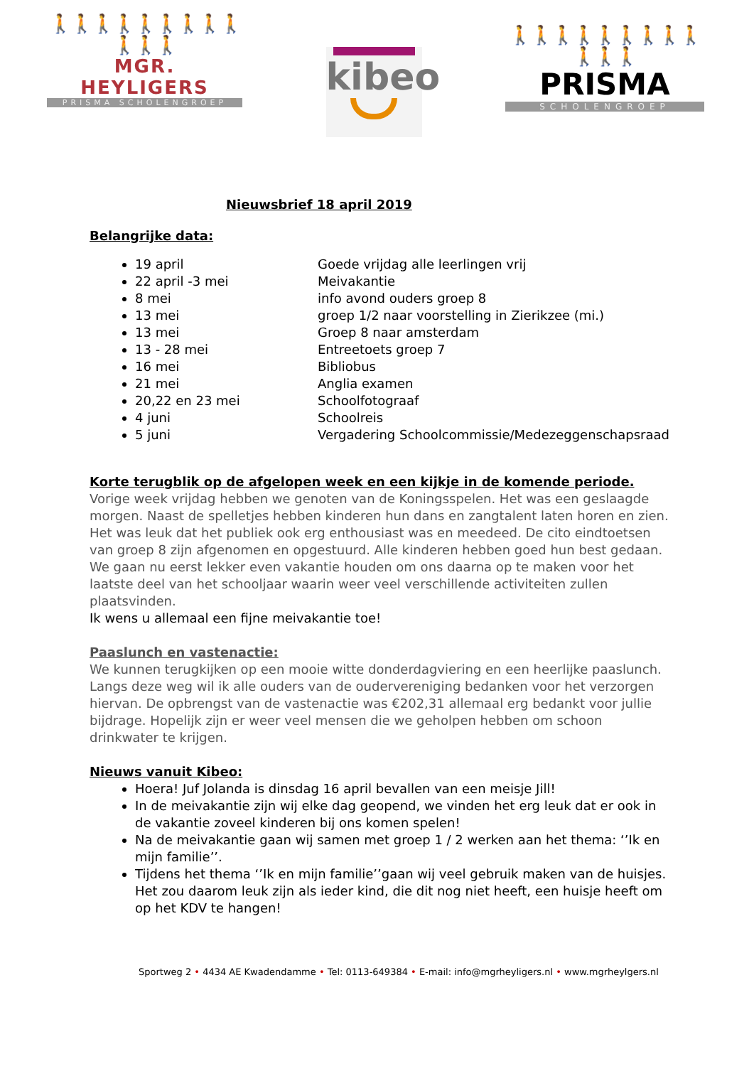🚶🚶🚶🚶🚶🚶🚶🚶🚶🚶🚶🚶
MGR. HEYLIGERS
PRISMA SCHOLENGROEP
kibeo
🚶🚶🚶🚶🚶🚶🚶🚶🚶🚶🚶🚶
PRISMA
SCHOLENGROEP
Nieuwsbrief 18 april 2019
Belangrijke data:
19 april Goede vrijdag alle leerlingen vrij
22 april -3 mei Meivakantie
8 mei info avond ouders groep 8
13 mei groep 1/2 naar voorstelling in Zierikzee (mi.)
13 mei Groep 8 naar amsterdam
13 - 28 mei Entreetoets groep 7
16 mei Bibliobus
21 mei Anglia examen
20,22 en 23 mei Schoolfotograaf
4 juni Schoolreis
5 juni Vergadering Schoolcommissie/Medezeggenschapsraad
Korte terugblik op de afgelopen week en een kijkje in de komende periode.
Vorige week vrijdag hebben we genoten van de Koningsspelen. Het was een geslaagde morgen. Naast de spelletjes hebben kinderen hun dans en zangtalent laten horen en zien. Het was leuk dat het publiek ook erg enthousiast was en meedeed. De cito eindtoetsen van groep 8 zijn afgenomen en opgestuurd. Alle kinderen hebben goed hun best gedaan. We gaan nu eerst lekker even vakantie houden om ons daarna op te maken voor het laatste deel van het schooljaar waarin weer veel verschillende activiteiten zullen plaatsvinden.
Ik wens u allemaal een fijne meivakantie toe!
Paaslunch en vastenactie:
We kunnen terugkijken op een mooie witte donderdagviering en een heerlijke paaslunch. Langs deze weg wil ik alle ouders van de oudervereniging bedanken voor het verzorgen hiervan. De opbrengst van de vastenactie was €202,31 allemaal erg bedankt voor jullie bijdrage. Hopelijk zijn er weer veel mensen die we geholpen hebben om schoon drinkwater te krijgen.
Nieuws vanuit Kibeo:
Hoera! Juf Jolanda is dinsdag 16 april bevallen van een meisje Jill!
In de meivakantie zijn wij elke dag geopend, we vinden het erg leuk dat er ook in de vakantie zoveel kinderen bij ons komen spelen!
Na de meivakantie gaan wij samen met groep 1 / 2 werken aan het thema: ‘’Ik en mijn familie’’.
Tijdens het thema ‘’Ik en mijn familie’’gaan wij veel gebruik maken van de huisjes. Het zou daarom leuk zijn als ieder kind, die dit nog niet heeft, een huisje heeft om op het KDV te hangen!
Sportweg 2 • 4434 AE Kwadendamme • Tel: 0113-649384 • E-mail: info@mgrheyligers.nl • www.mgrheylgers.nl